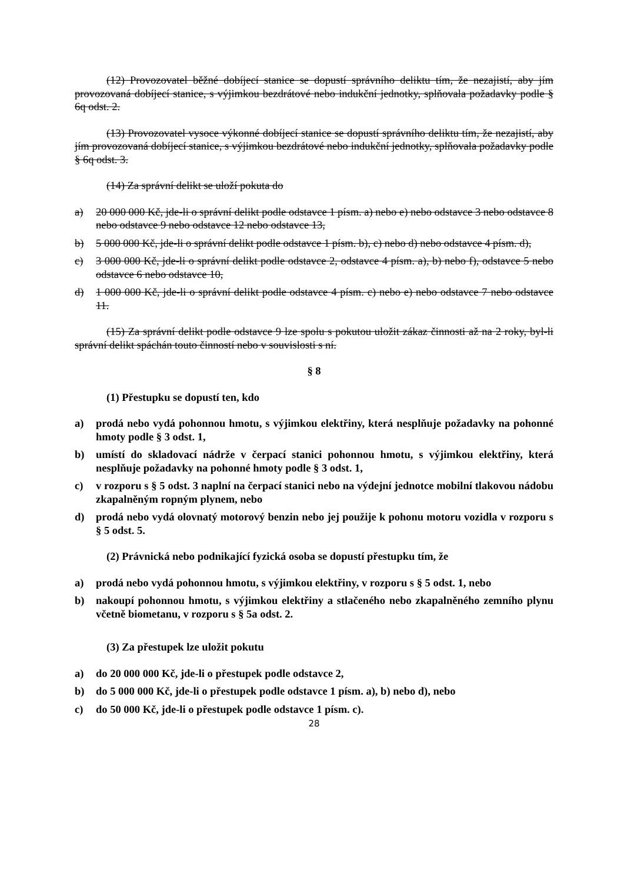(12) Provozovatel běžné dobíjecí stanice se dopustí správního deliktu tím, že nezajistí, aby jím provozovaná dobíjecí stanice, s výjimkou bezdrátové nebo indukční jednotky, splňovala požadavky podle § 6q odst. 2.
(13) Provozovatel vysoce výkonné dobíjecí stanice se dopustí správního deliktu tím, že nezajistí, aby jím provozovaná dobíjecí stanice, s výjimkou bezdrátové nebo indukční jednotky, splňovala požadavky podle § 6q odst. 3.
(14) Za správní delikt se uloží pokuta do
a) 20 000 000 Kč, jde-li o správní delikt podle odstavce 1 písm. a) nebo e) nebo odstavce 3 nebo odstavce 8 nebo odstavce 9 nebo odstavce 12 nebo odstavce 13,
b) 5 000 000 Kč, jde-li o správní delikt podle odstavce 1 písm. b), c) nebo d) nebo odstavce 4 písm. d),
c) 3 000 000 Kč, jde-li o správní delikt podle odstavce 2, odstavce 4 písm. a), b) nebo f), odstavce 5 nebo odstavce 6 nebo odstavce 10,
d) 1 000 000 Kč, jde-li o správní delikt podle odstavce 4 písm. c) nebo e) nebo odstavce 7 nebo odstavce 11.
(15) Za správní delikt podle odstavce 9 lze spolu s pokutou uložit zákaz činnosti až na 2 roky, byl-li správní delikt spáchán touto činností nebo v souvislosti s ní.
§ 8
(1) Přestupku se dopustí ten, kdo
a) prodá nebo vydá pohonnou hmotu, s výjimkou elektřiny, která nesplňuje požadavky na pohonné hmoty podle § 3 odst. 1,
b) umístí do skladovací nádrže v čerpací stanici pohonnou hmotu, s výjimkou elektřiny, která nesplňuje požadavky na pohonné hmoty podle § 3 odst. 1,
c) v rozporu s § 5 odst. 3 naplní na čerpací stanici nebo na výdejní jednotce mobilní tlakovou nádobu zkapalněným ropným plynem, nebo
d) prodá nebo vydá olovnatý motorový benzin nebo jej použije k pohonu motoru vozidla v rozporu s § 5 odst. 5.
(2) Právnická nebo podnikající fyzická osoba se dopustí přestupku tím, že
a) prodá nebo vydá pohonnou hmotu, s výjimkou elektřiny, v rozporu s § 5 odst. 1, nebo
b) nakoupí pohonnou hmotu, s výjimkou elektřiny a stlačeného nebo zkapalněného zemního plynu včetně biometanu, v rozporu s § 5a odst. 2.
(3) Za přestupek lze uložit pokutu
a) do 20 000 000 Kč, jde-li o přestupek podle odstavce 2,
b) do 5 000 000 Kč, jde-li o přestupek podle odstavce 1 písm. a), b) nebo d), nebo
c) do 50 000 Kč, jde-li o přestupek podle odstavce 1 písm. c).
28